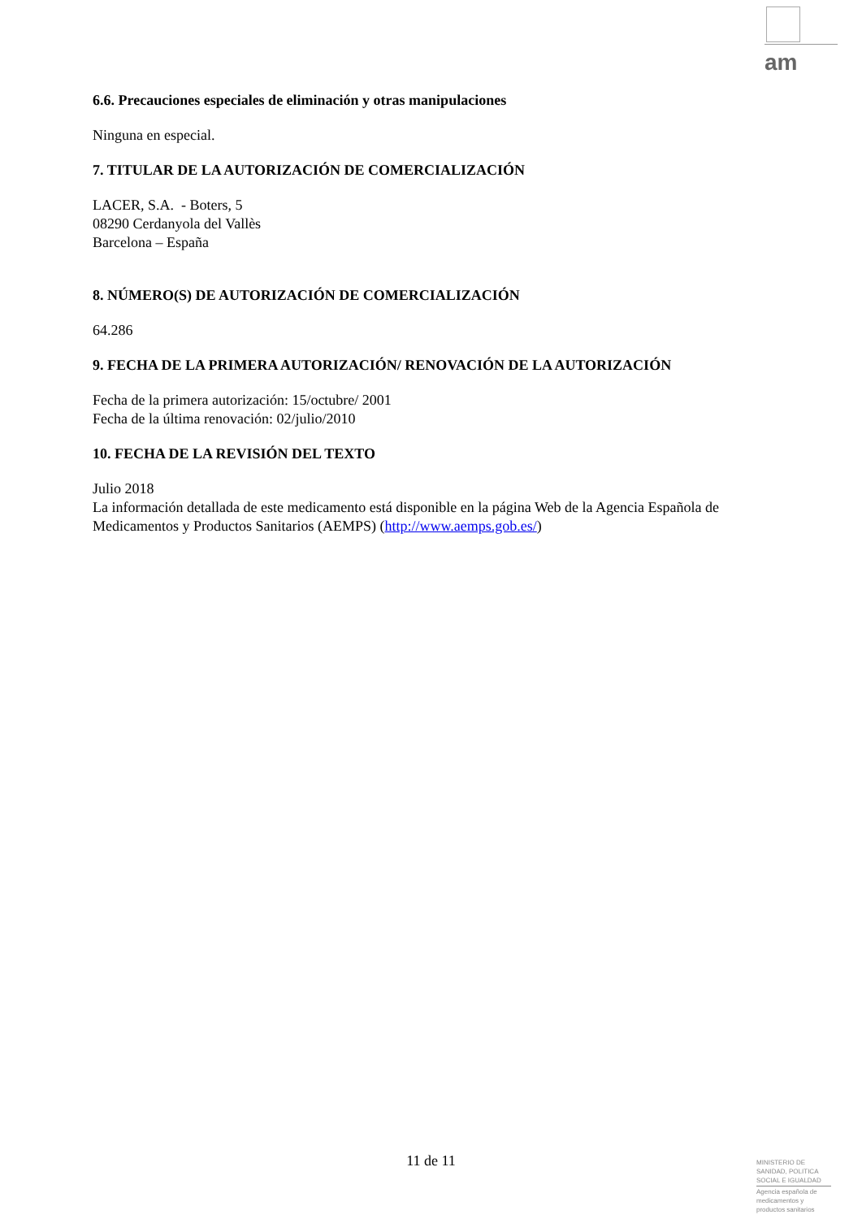am
6.6. Precauciones especiales de eliminación y otras manipulaciones
Ninguna en especial.
7. TITULAR DE LA AUTORIZACIÓN DE COMERCIALIZACIÓN
LACER, S.A. - Boters, 5
08290 Cerdanyola del Vallès
Barcelona – España
8. NÚMERO(S) DE AUTORIZACIÓN DE COMERCIALIZACIÓN
64.286
9. FECHA DE LA PRIMERA AUTORIZACIÓN/ RENOVACIÓN DE LA AUTORIZACIÓN
Fecha de la primera autorización: 15/octubre/ 2001
Fecha de la última renovación: 02/julio/2010
10. FECHA DE LA REVISIÓN DEL TEXTO
Julio 2018
La información detallada de este medicamento está disponible en la página Web de la Agencia Española de Medicamentos y Productos Sanitarios (AEMPS) (http://www.aemps.gob.es/)
11 de 11
MINISTERIO DE
SANIDAD, POLITICA
SOCIAL E IGUALDAD
Agencia española de
medicamentos y
productos sanitarios